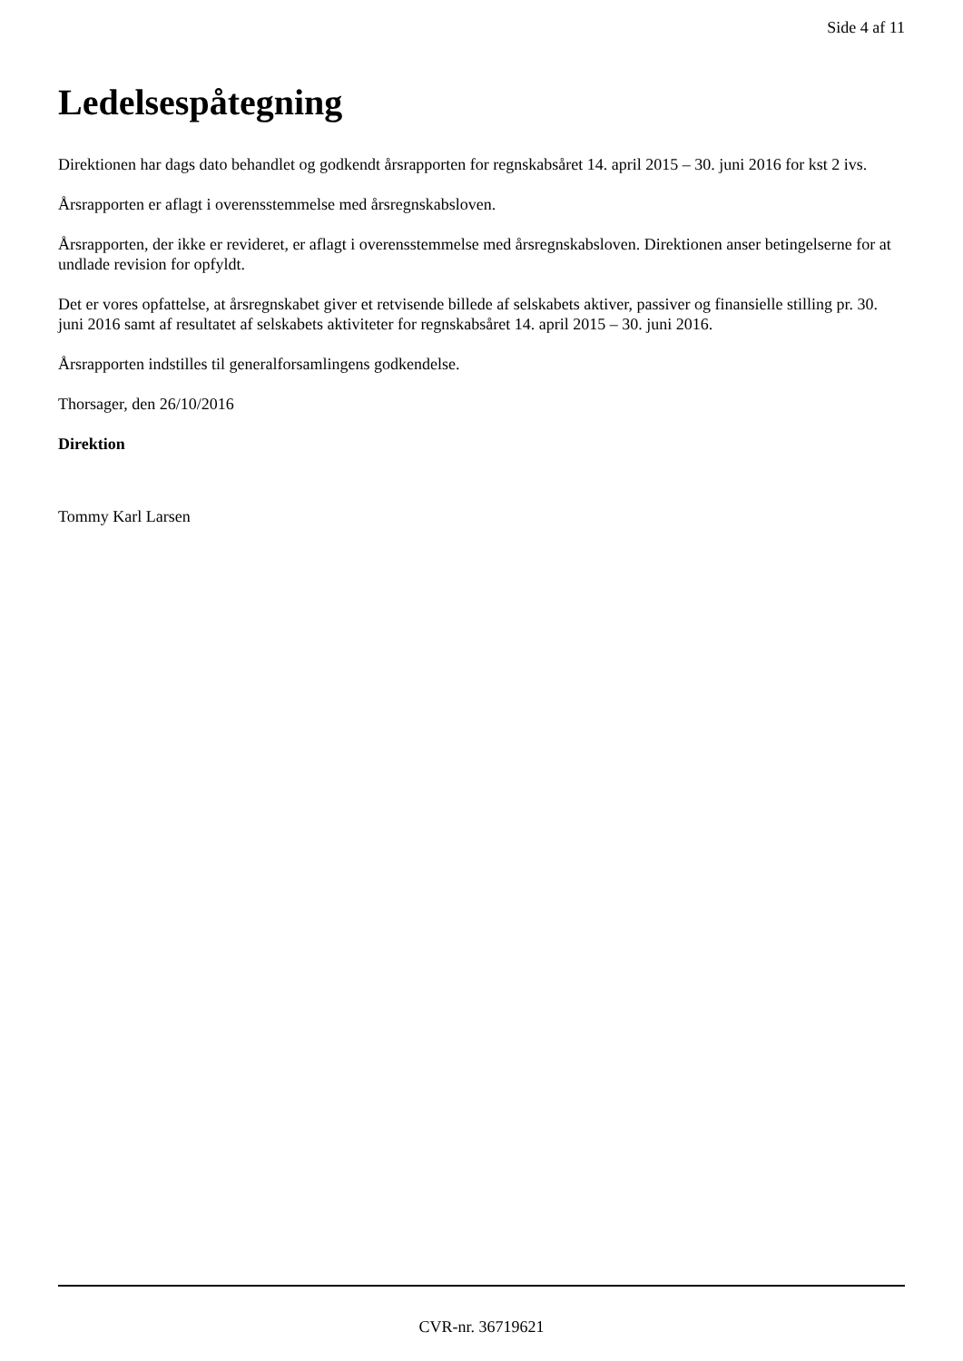Side 4 af 11
Ledelsespåtegning
Direktionen har dags dato behandlet og godkendt årsrapporten for regnskabsåret 14. april 2015 – 30. juni 2016 for kst 2 ivs.
Årsrapporten er aflagt i overensstemmelse med årsregnskabsloven.
Årsrapporten, der ikke er revideret, er aflagt i overensstemmelse med årsregnskabsloven. Direktionen anser betingelserne for at undlade revision for opfyldt.
Det er vores opfattelse, at årsregnskabet giver et retvisende billede af selskabets aktiver, passiver og finansielle stilling pr. 30. juni 2016 samt af resultatet af selskabets aktiviteter for regnskabsåret 14. april 2015 – 30. juni 2016.
Årsrapporten indstilles til generalforsamlingens godkendelse.
Thorsager, den 26/10/2016
Direktion
Tommy Karl Larsen
CVR-nr. 36719621